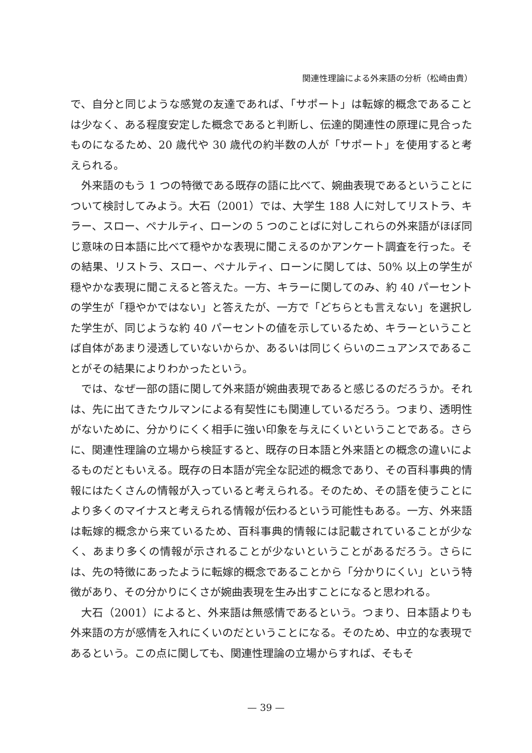関連性理論による外来語の分析（松崎由貴）
で、自分と同じような感覚の友達であれば、「サポート」は転嫁的概念であることは少なく、ある程度安定した概念であると判断し、伝達的関連性の原理に見合ったものになるため、20 歳代や 30 歳代の約半数の人が「サポート」を使用すると考えられる。
外来語のもう 1 つの特徴である既存の語に比べて、婉曲表現であるということについて検討してみよう。大石（2001）では、大学生 188 人に対してリストラ、キラー、スロー、ペナルティ、ローンの 5 つのことばに対しこれらの外来語がほぼ同じ意味の日本語に比べて穏やかな表現に聞こえるのかアンケート調査を行った。その結果、リストラ、スロー、ペナルティ、ローンに関しては、50% 以上の学生が穏やかな表現に聞こえると答えた。一方、キラーに関してのみ、約 40 パーセントの学生が「穏やかではない」と答えたが、一方で「どちらとも言えない」を選択した学生が、同じような約 40 パーセントの値を示しているため、キラーということば自体があまり浸透していないからか、あるいは同じくらいのニュアンスであることがその結果によりわかったという。
では、なぜ一部の語に関して外来語が婉曲表現であると感じるのだろうか。それは、先に出てきたウルマンによる有契性にも関連しているだろう。つまり、透明性がないために、分かりにくく相手に強い印象を与えにくいということである。さらに、関連性理論の立場から検証すると、既存の日本語と外来語との概念の違いによるものだともいえる。既存の日本語が完全な記述的概念であり、その百科事典的情報にはたくさんの情報が入っていると考えられる。そのため、その語を使うことにより多くのマイナスと考えられる情報が伝わるという可能性もある。一方、外来語は転嫁的概念から来ているため、百科事典的情報には記載されていることが少なく、あまり多くの情報が示されることが少ないということがあるだろう。さらには、先の特徴にあったように転嫁的概念であることから「分かりにくい」という特徴があり、その分かりにくさが婉曲表現を生み出すことになると思われる。
大石（2001）によると、外来語は無感情であるという。つまり、日本語よりも外来語の方が感情を入れにくいのだということになる。そのため、中立的な表現であるという。この点に関しても、関連性理論の立場からすれば、そもそ
— 39 —